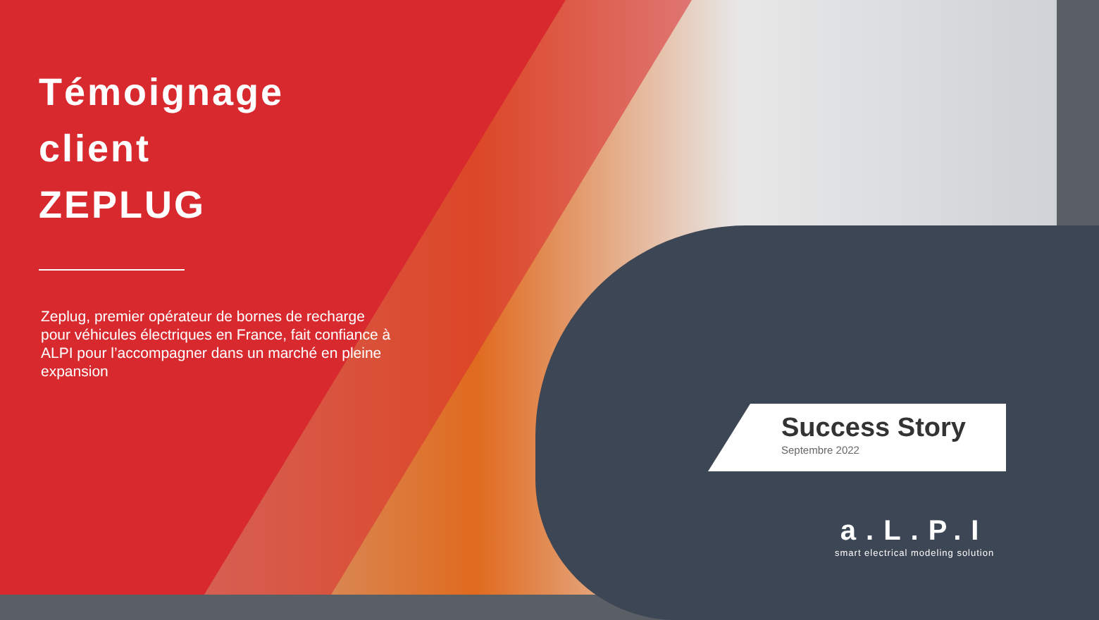Témoignage client
ZEPLUG
Zeplug, premier opérateur de bornes de recharge pour véhicules électriques en France, fait confiance à ALPI pour l’accompagner dans un marché en pleine expansion
Success Story
Septembre 2022
a.L.P.I
smart electrical modeling solution